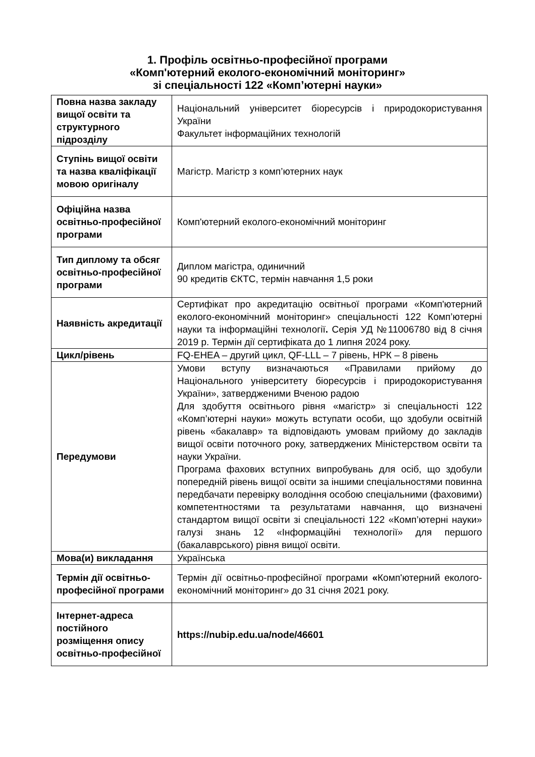1. Профіль освітньо-професійної програми
«Комп'ютерний еколого-економічний моніторинг»
зі спеціальності 122 «Комп’ютерні науки»
| Повна назва закладу вищої освіти та структурного підрозділу | Національний університет біоресурсів і природокористування України Факультет інформаційних технологій |
| Ступінь вищої освіти та назва кваліфікації мовою оригіналу | Магістр. Магістр з комп’ютерних наук |
| Офіційна назва освітньо-професійної програми | Комп'ютерний еколого-економічний моніторинг |
| Тип диплому та обсяг освітньо-професійної програми | Диплом магістра, одиничний 90 кредитів ЄКТС, термін навчання 1,5 роки |
| Наявність акредитації | Сертифікат про акредитацію освітньої програми «Комп'ютерний еколого-економічний моніторинг» спеціальності 122 Комп’ютерні науки та інформаційні технології . Серія УД №11006780 від 8 січня 2019 р. Термін дії сертифіката до 1 липня 2024 року. |
| Цикл/рівень | FQ-EHEA – другий цикл, QF-LLL – 7 рівень, НРК – 8 рівень |
| Передумови | Умови вступу визначаються «Правилами прийому до Національного університету біоресурсів і природокористування України», затвердженими Вченою радою Для здобуття освітнього рівня «магістр» зі спеціальності 122 «Комп’ютерні науки» можуть вступати особи, що здобули освітній рівень «бакалавр» та відповідають умовам прийому до закладів вищої освіти поточного року, затверджених Міністерством освіти та науки України. Програма фахових вступних випробувань для осіб, що здобули попередній рівень вищої освіти за іншими спеціальностями повинна передбачати перевірку володіння особою спеціальними (фаховими) компетентностями та результатами навчання, що визначені стандартом вищої освіти зі спеціальності 122 «Комп’ютерні науки» галузі знань 12 «Інформаційні технології» для першого (бакалаврського) рівня вищої освіти. |
| Мова(и) викладання | Українська |
| Термін дії освітньо-професійної програми | Термін дії освітньо-професійної програми « Комп'ютерний еколого-економічний моніторинг» до 31 січня 2021 року. |
| Інтернет-адреса постійного розміщення опису освітньо-професійної | https://nubip.edu.ua/node/46601 |